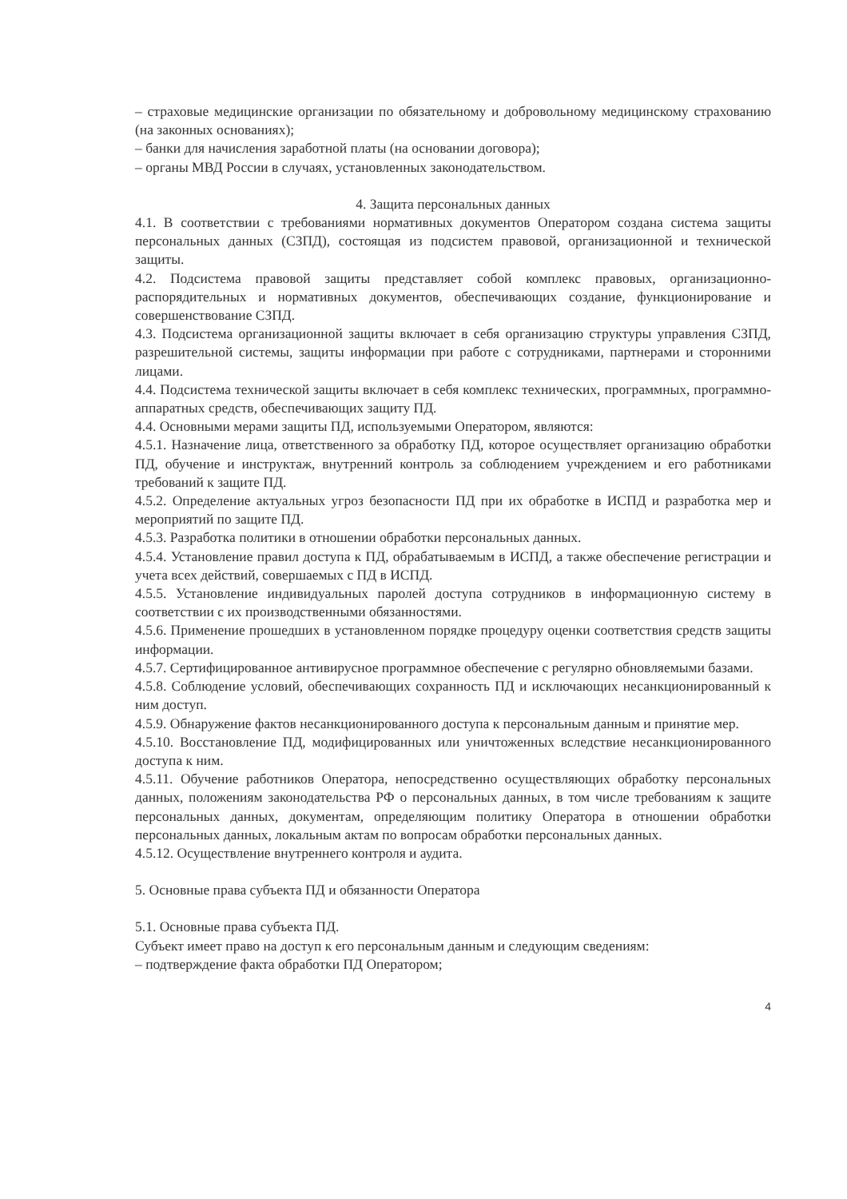– страховые медицинские организации по обязательному и добровольному медицинскому страхованию (на законных основаниях);
– банки для начисления заработной платы (на основании договора);
– органы МВД России в случаях, установленных законодательством.
4. Защита персональных данных
4.1. В соответствии с требованиями нормативных документов Оператором создана система защиты персональных данных (СЗПД), состоящая из подсистем правовой, организационной и технической защиты.
4.2. Подсистема правовой защиты представляет собой комплекс правовых, организационно-распорядительных и нормативных документов, обеспечивающих создание, функционирование и совершенствование СЗПД.
4.3. Подсистема организационной защиты включает в себя организацию структуры управления СЗПД, разрешительной системы, защиты информации при работе с сотрудниками, партнерами и сторонними лицами.
4.4. Подсистема технической защиты включает в себя комплекс технических, программных, программно-аппаратных средств, обеспечивающих защиту ПД.
4.4. Основными мерами защиты ПД, используемыми Оператором, являются:
4.5.1. Назначение лица, ответственного за обработку ПД, которое осуществляет организацию обработки ПД, обучение и инструктаж, внутренний контроль за соблюдением учреждением и его работниками требований к защите ПД.
4.5.2. Определение актуальных угроз безопасности ПД при их обработке в ИСПД и разработка мер и мероприятий по защите ПД.
4.5.3. Разработка политики в отношении обработки персональных данных.
4.5.4. Установление правил доступа к ПД, обрабатываемым в ИСПД, а также обеспечение регистрации и учета всех действий, совершаемых с ПД в ИСПД.
4.5.5. Установление индивидуальных паролей доступа сотрудников в информационную систему в соответствии с их производственными обязанностями.
4.5.6. Применение прошедших в установленном порядке процедуру оценки соответствия средств защиты информации.
4.5.7. Сертифицированное антивирусное программное обеспечение с регулярно обновляемыми базами.
4.5.8. Соблюдение условий, обеспечивающих сохранность ПД и исключающих несанкционированный к ним доступ.
4.5.9. Обнаружение фактов несанкционированного доступа к персональным данным и принятие мер.
4.5.10. Восстановление ПД, модифицированных или уничтоженных вследствие несанкционированного доступа к ним.
4.5.11. Обучение работников Оператора, непосредственно осуществляющих обработку персональных данных, положениям законодательства РФ о персональных данных, в том числе требованиям к защите персональных данных, документам, определяющим политику Оператора в отношении обработки персональных данных, локальным актам по вопросам обработки персональных данных.
4.5.12. Осуществление внутреннего контроля и аудита.
5. Основные права субъекта ПД и обязанности Оператора
5.1. Основные права субъекта ПД.
Субъект имеет право на доступ к его персональным данным и следующим сведениям:
– подтверждение факта обработки ПД Оператором;
4